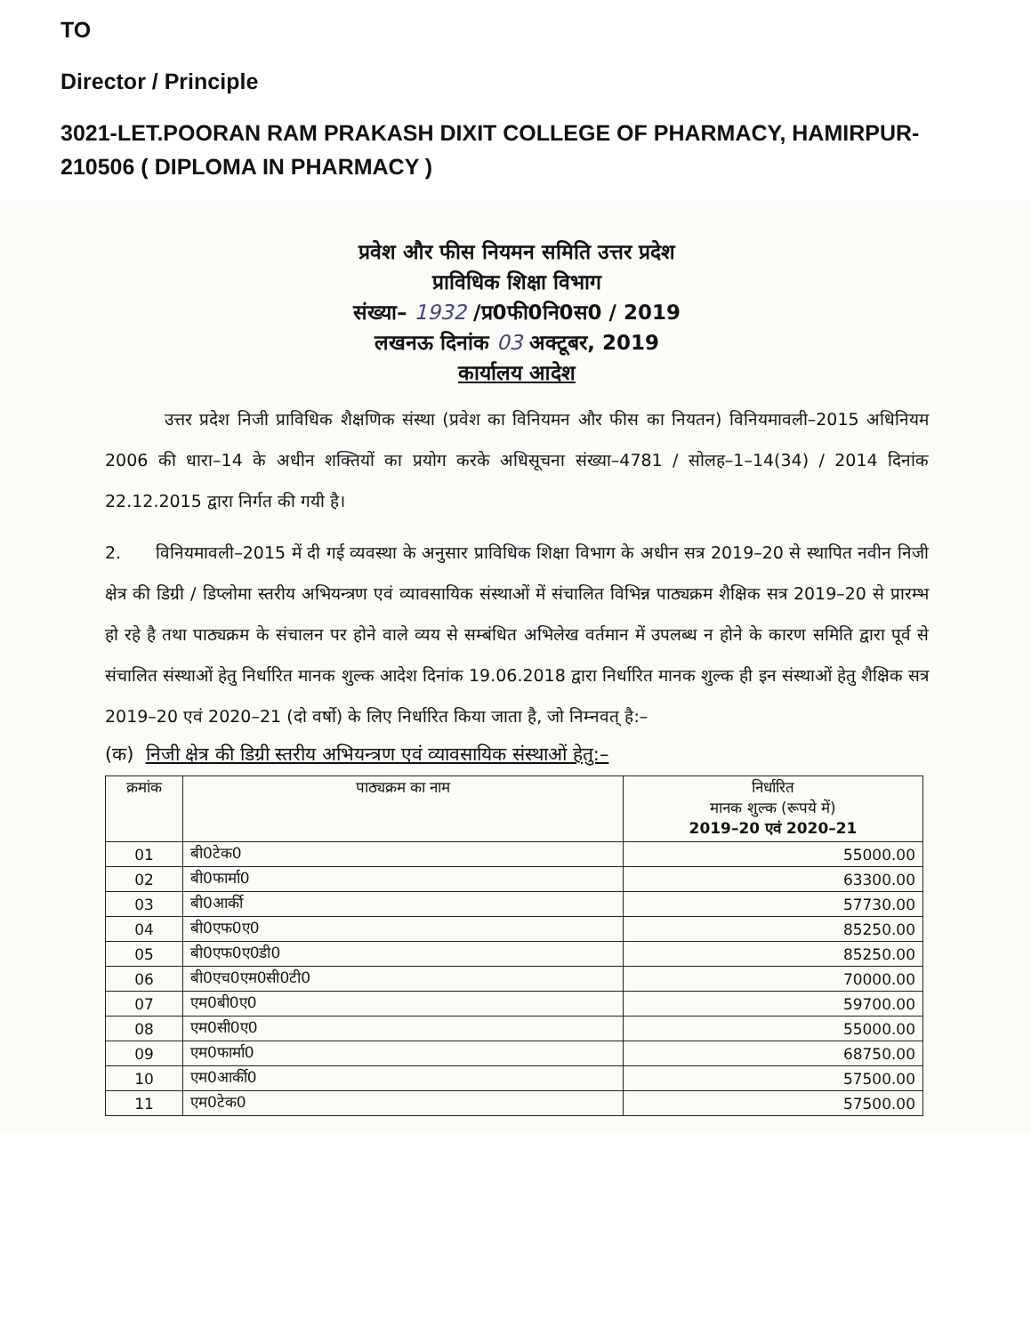TO
Director / Principle
3021-LET.POORAN RAM PRAKASH DIXIT COLLEGE OF PHARMACY, HAMIRPUR-210506 ( DIPLOMA IN PHARMACY )
प्रवेश और फीस नियमन समिति उत्तर प्रदेश
प्राविधिक शिक्षा विभाग
संख्या– 1932 /प्र0फी0नि0स0 / 2019
लखनऊ दिनांक 03 अक्टूबर, 2019
कार्यालय आदेश
उत्तर प्रदेश निजी प्राविधिक शैक्षणिक संस्था (प्रवेश का विनियमन और फीस का नियतन) विनियमावली–2015 अधिनियम 2006 की धारा–14 के अधीन शक्तियों का प्रयोग करके अधिसूचना संख्या–4781 / सोलह–1–14(34) / 2014 दिनांक 22.12.2015 द्वारा निर्गत की गयी है।
2. विनियमावली–2015 में दी गई व्यवस्था के अनुसार प्राविधिक शिक्षा विभाग के अधीन सत्र 2019–20 से स्थापित नवीन निजी क्षेत्र की डिग्री / डिप्लोमा स्तरीय अभियन्त्रण एवं व्यावसायिक संस्थाओं में संचालित विभिन्न पाठ्यक्रम शैक्षिक सत्र 2019–20 से प्रारम्भ हो रहे है तथा पाठ्यक्रम के संचालन पर होने वाले व्यय से सम्बंधित अभिलेख वर्तमान में उपलब्ध न होने के कारण समिति द्वारा पूर्व से संचालित संस्थाओं हेतु निर्धारित मानक शुल्क आदेश दिनांक 19.06.2018 द्वारा निर्धारित मानक शुल्क ही इन संस्थाओं हेतु शैक्षिक सत्र 2019–20 एवं 2020–21 (दो वर्षो) के लिए निर्धारित किया जाता है, जो निम्नवत् है:–
(क) निजी क्षेत्र की डिग्री स्तरीय अभियन्त्रण एवं व्यावसायिक संस्थाओं हेतु:–
| क्रमांक | पाठ्यक्रम का नाम | निर्धारित मानक शुल्क (रूपये में) 2019–20 एवं 2020–21 |
| --- | --- | --- |
| 01 | बी0टेक0 | 55000.00 |
| 02 | बी0फार्मा0 | 63300.00 |
| 03 | बी0आर्की | 57730.00 |
| 04 | बी0एफ0ए0 | 85250.00 |
| 05 | बी0एफ0ए0डी0 | 85250.00 |
| 06 | बी0एच0एम0सी0टी0 | 70000.00 |
| 07 | एम0बी0ए0 | 59700.00 |
| 08 | एम0सी0ए0 | 55000.00 |
| 09 | एम0फार्मा0 | 68750.00 |
| 10 | एम0आर्की0 | 57500.00 |
| 11 | एम0टेक0 | 57500.00 |